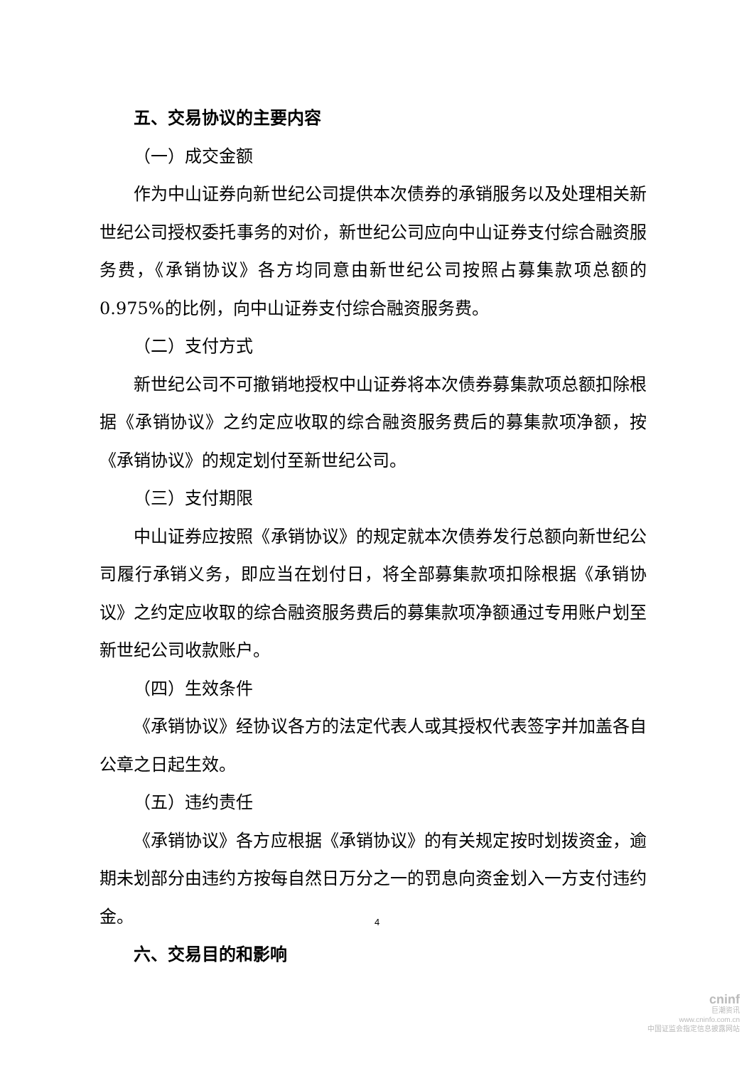五、交易协议的主要内容
（一）成交金额
作为中山证券向新世纪公司提供本次债券的承销服务以及处理相关新世纪公司授权委托事务的对价，新世纪公司应向中山证券支付综合融资服务费，《承销协议》各方均同意由新世纪公司按照占募集款项总额的 0.975%的比例，向中山证券支付综合融资服务费。
（二）支付方式
新世纪公司不可撤销地授权中山证券将本次债券募集款项总额扣除根据《承销协议》之约定应收取的综合融资服务费后的募集款项净额，按《承销协议》的规定划付至新世纪公司。
（三）支付期限
中山证券应按照《承销协议》的规定就本次债券发行总额向新世纪公司履行承销义务，即应当在划付日，将全部募集款项扣除根据《承销协议》之约定应收取的综合融资服务费后的募集款项净额通过专用账户划至新世纪公司收款账户。
（四）生效条件
《承销协议》经协议各方的法定代表人或其授权代表签字并加盖各自公章之日起生效。
（五）违约责任
《承销协议》各方应根据《承销协议》的有关规定按时划拨资金，逾期未划部分由违约方按每自然日万分之一的罚息向资金划入一方支付违约金。
六、交易目的和影响
4
cninf
巨潮资讯
www.cninfo.com.cn
中国证监会指定信息披露网站